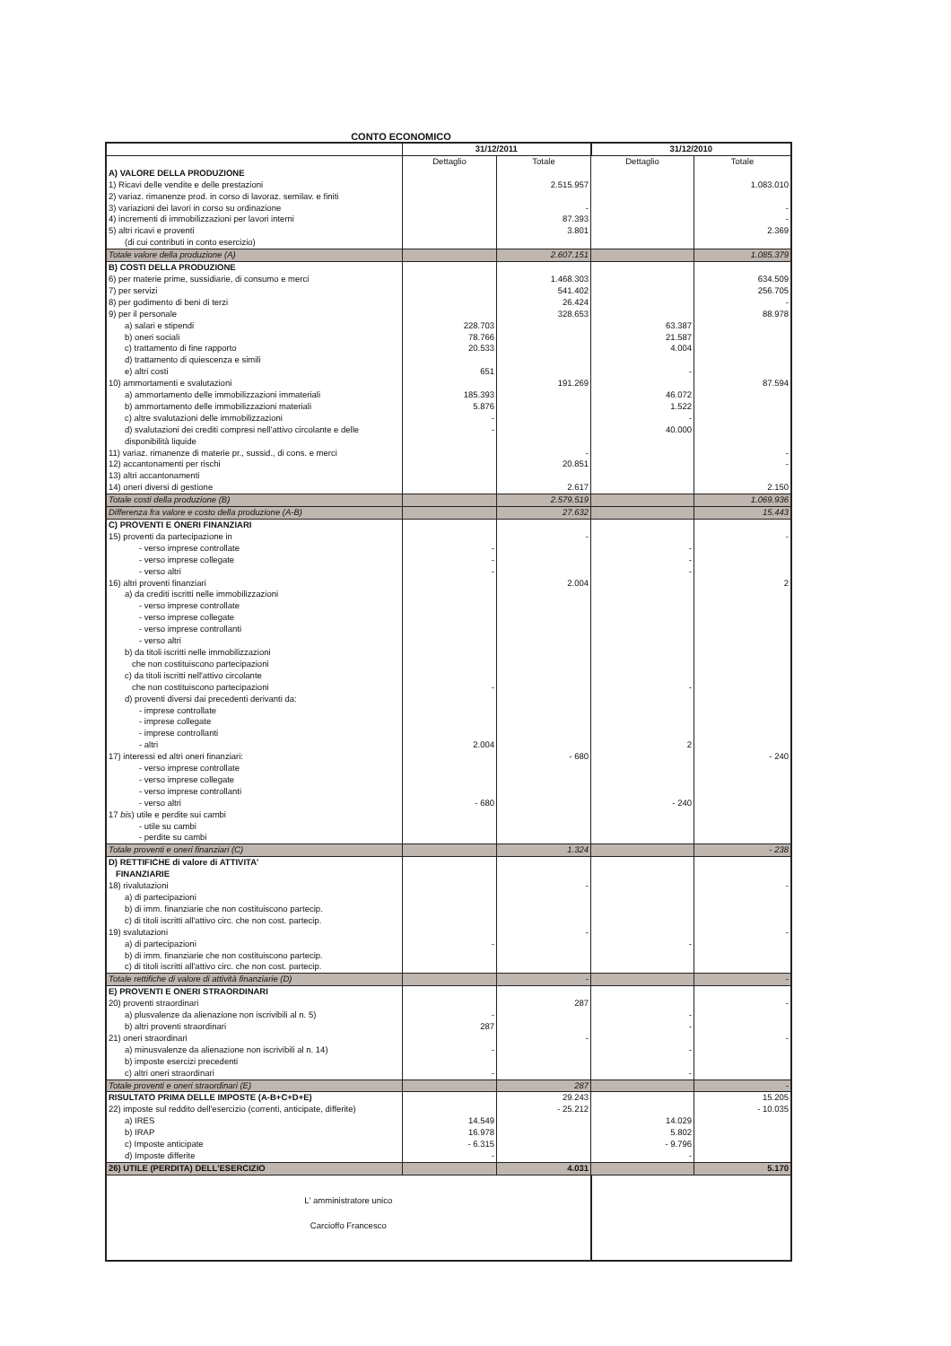CONTO ECONOMICO
| | 31/12/2011 | | 31/12/2010 | |
| --- | --- | --- | --- | --- |
| | Dettaglio | Totale | Dettaglio | Totale |
| A) VALORE DELLA PRODUZIONE | | | | |
| 1) Ricavi delle vendite e delle prestazioni | | 2.515.957 | | 1.083.010 |
| 2) variaz. rimanenze prod. in corso di lavoraz. semilav. e finiti | | | | |
| 3) variazioni dei lavori in corso su ordinazione | | - | | - |
| 4) incrementi di immobilizzazioni per lavori interni | | 87.393 | | - |
| 5) altri ricavi e proventi | | 3.801 | | 2.369 |
| (di cui contributi in conto esercizio) | | | | |
| Totale valore della produzione (A) | | 2.607.151 | | 1.085.379 |
| B) COSTI DELLA PRODUZIONE | | | | |
| 6) per materie prime, sussidiarie, di consumo e merci | | 1.468.303 | | 634.509 |
| 7) per servizi | | 541.402 | | 256.705 |
| 8) per godimento di beni di terzi | | 26.424 | | - |
| 9) per il personale | | 328.653 | | 88.978 |
| a) salari e stipendi | 228.703 | | 63.387 | |
| b) oneri sociali | 78.766 | | 21.587 | |
| c) trattamento di fine rapporto | 20.533 | | 4.004 | |
| d) trattamento di quiescenza e simili | | | | |
| e) altri costi | 651 | | - | |
| 10) ammortamenti e svalutazioni | | 191.269 | | 87.594 |
| a) ammortamento delle immobilizzazioni immateriali | 185.393 | | 46.072 | |
| b) ammortamento delle immobilizzazioni materiali | 5.876 | | 1.522 | |
| c) altre svalutazioni delle immobilizzazioni | - | | - | |
| d) svalutazioni dei crediti compresi nell'attivo circolante e delle disponibilità liquide | - | | 40.000 | |
| 11) variaz. rimanenze di materie pr., sussid., di cons. e merci | | - | | - |
| 12) accantonamenti per rischi | | 20.851 | | - |
| 13) altri accantonamenti | | | | |
| 14) oneri diversi di gestione | | 2.617 | | 2.150 |
| Totale costi della produzione (B) | | 2.579.519 | | 1.069.936 |
| Differenza fra valore e costo della produzione (A-B) | | 27.632 | | 15.443 |
| C) PROVENTI E ONERI FINANZIARI | | | | |
| 15) proventi da partecipazione in | | - | | - |
| - verso imprese controllate | - | | - | |
| - verso imprese collegate | - | | - | |
| - verso altri | - | | - | |
| 16) altri proventi finanziari | | 2.004 | | 2 |
| a) da crediti iscritti nelle immobilizzazioni | | | | |
| - verso imprese controllate | | | | |
| - verso imprese collegate | | | | |
| - verso imprese controllanti | | | | |
| - verso altri | | | | |
| b) da titoli iscritti nelle immobilizzazioni che non costituiscono partecipazioni | | | | |
| c) da titoli iscritti nell'attivo circolante che non costituiscono partecipazioni | - | | - | |
| d) proventi diversi dai precedenti derivanti da: | | | | |
| - imprese controllate | | | | |
| - imprese collegate | | | | |
| - imprese controllanti | | | | |
| - altri | 2.004 | | 2 | |
| 17) interessi ed altri oneri finanziari: | | - 680 | | - 240 |
| - verso imprese controllate | | | | |
| - verso imprese collegate | | | | |
| - verso imprese controllanti | | | | |
| - verso altri | - 680 | | - 240 | |
| 17 bis ) utile e perdite sui cambi | | | | |
| - utile su cambi | | | | |
| - perdite su cambi | | | | |
| Totale proventi e oneri finanziari (C) | | 1.324 | | - 238 |
| D) RETTIFICHE di valore di ATTIVITA' FINANZIARIE | | | | |
| 18) rivalutazioni | | - | | - |
| a) di partecipazioni | | | | |
| b) di imm. finanziarie che non costituiscono partecip. | | | | |
| c) di titoli iscritti all'attivo circ. che non cost. partecip. | | | | |
| 19) svalutazioni | | - | | - |
| a) di partecipazioni | - | | - | |
| b) di imm. finanziarie che non costituiscono partecip. | | | | |
| c) di titoli iscritti all'attivo circ. che non cost. partecip. | | | | |
| Totale rettifiche di valore di attività finanziarie (D) | | - | | - |
| E) PROVENTI E ONERI STRAORDINARI | | | | |
| 20) proventi straordinari | | 287 | | - |
| a) plusvalenze da alienazione non iscrivibili al n. 5) | - | | - | |
| b) altri proventi straordinari | 287 | | - | |
| 21) oneri straordinari | | - | | - |
| a) minusvalenze da alienazione non iscrivibili al n. 14) | - | | - | |
| b) imposte esercizi precedenti | | | | |
| c) altri oneri straordinari | - | | - | |
| Totale proventi e oneri straordinari (E) | | 287 | | - |
| RISULTATO PRIMA DELLE IMPOSTE (A-B+C+D+E) | | 29.243 | | 15.205 |
| 22) imposte sul reddito dell'esercizio (correnti, anticipate, differite) | | - 25.212 | | - 10.035 |
| a) IRES | 14.549 | | 14.029 | |
| b) IRAP | 16.978 | | 5.802 | |
| c) Imposte anticipate | - 6.315 | | - 9.796 | |
| d) Imposte differite | - | | - | |
| 26) UTILE (PERDITA) DELL'ESERCIZIO | | 4.031 | | 5.170 |
| L' amministratore unico Carcioffo Francesco | | | | |